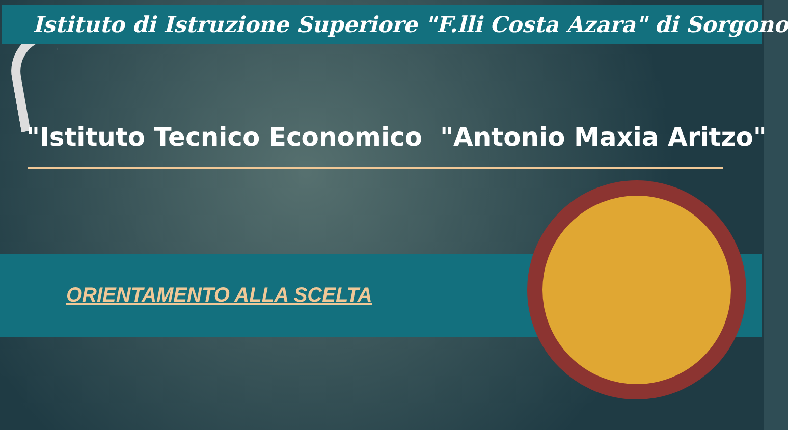Istituto di Istruzione Superiore "F.lli Costa Azara" di Sorgono
"Istituto Tecnico Economico "Antonio Maxia Aritzo"
ORIENTAMENTO ALLA SCELTA